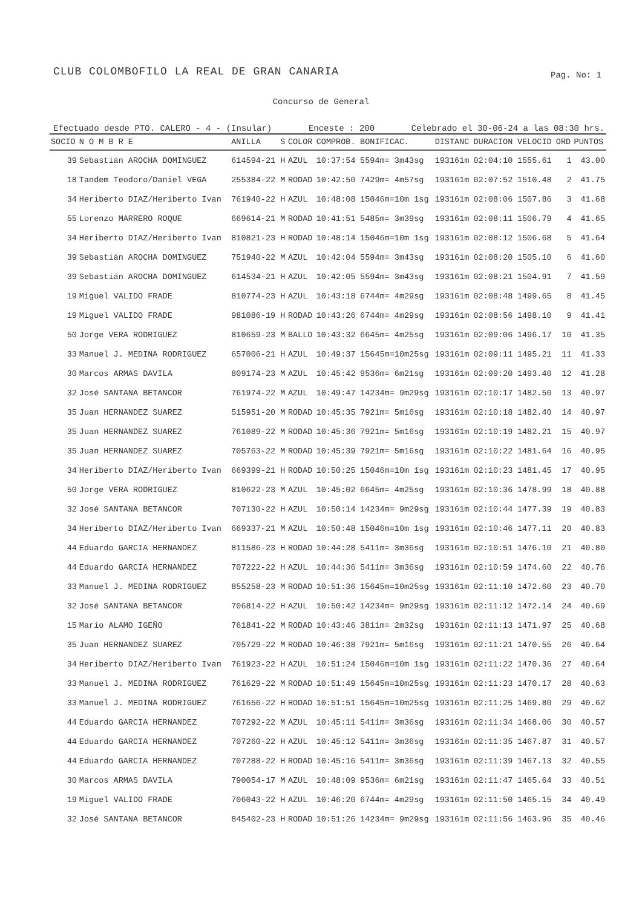CLUB COLOMBOFILO LA REAL DE GRAN CANARIA
Pag. No: 1
Concurso de General
Efectuado desde PTO. CALERO - 4 - (Insular) Enceste : 200 Celebrado el 30-06-24 a las 08:30 hrs.
| SOCIO | N O M B R E | ANILLA | S | COLOR | COMPROB. | BONIFICAC. | DISTANC | DURACION | VELOCID | ORD | PUNTOS |
| --- | --- | --- | --- | --- | --- | --- | --- | --- | --- | --- | --- |
| 39 | Sebastián AROCHA DOMINGUEZ | 614594-21 | H | AZUL | 10:37:54 | 5594m= 3m43sg | 193161m | 02:04:10 | 1555.61 | 1 | 43.00 |
| 18 | Tandem Teodoro/Daniel VEGA | 255384-22 | M | RODAD | 10:42:50 | 7429m= 4m57sg | 193161m | 02:07:52 | 1510.48 | 2 | 41.75 |
| 34 | Heriberto DIAZ/Heriberto Ivan | 761940-22 | H | AZUL | 10:48:08 | 15046m=10m 1sg | 193161m | 02:08:06 | 1507.86 | 3 | 41.68 |
| 55 | Lorenzo MARRERO ROQUE | 669614-21 | M | RODAD | 10:41:51 | 5485m= 3m39sg | 193161m | 02:08:11 | 1506.79 | 4 | 41.65 |
| 34 | Heriberto DIAZ/Heriberto Ivan | 810821-23 | H | RODAD | 10:48:14 | 15046m=10m 1sg | 193161m | 02:08:12 | 1506.68 | 5 | 41.64 |
| 39 | Sebastián AROCHA DOMINGUEZ | 751940-22 | M | AZUL | 10:42:04 | 5594m= 3m43sg | 193161m | 02:08:20 | 1505.10 | 6 | 41.60 |
| 39 | Sebastián AROCHA DOMINGUEZ | 614534-21 | H | AZUL | 10:42:05 | 5594m= 3m43sg | 193161m | 02:08:21 | 1504.91 | 7 | 41.59 |
| 19 | Miguel VALIDO FRADE | 810774-23 | H | AZUL | 10:43:18 | 6744m= 4m29sg | 193161m | 02:08:48 | 1499.65 | 8 | 41.45 |
| 19 | Miguel VALIDO FRADE | 981086-19 | H | RODAD | 10:43:26 | 6744m= 4m29sg | 193161m | 02:08:56 | 1498.10 | 9 | 41.41 |
| 50 | Jorge VERA RODRIGUEZ | 810659-23 | M | BALLO | 10:43:32 | 6645m= 4m25sg | 193161m | 02:09:06 | 1496.17 | 10 | 41.35 |
| 33 | Manuel J. MEDINA RODRIGUEZ | 657006-21 | H | AZUL | 10:49:37 | 15645m=10m25sg | 193161m | 02:09:11 | 1495.21 | 11 | 41.33 |
| 30 | Marcos ARMAS DAVILA | 809174-23 | M | AZUL | 10:45:42 | 9536m= 6m21sg | 193161m | 02:09:20 | 1493.40 | 12 | 41.28 |
| 32 | José SANTANA BETANCOR | 761974-22 | M | AZUL | 10:49:47 | 14234m= 9m29sg | 193161m | 02:10:17 | 1482.50 | 13 | 40.97 |
| 35 | Juan HERNANDEZ SUAREZ | 515951-20 | M | RODAD | 10:45:35 | 7921m= 5m16sg | 193161m | 02:10:18 | 1482.40 | 14 | 40.97 |
| 35 | Juan HERNANDEZ SUAREZ | 761089-22 | M | RODAD | 10:45:36 | 7921m= 5m16sg | 193161m | 02:10:19 | 1482.21 | 15 | 40.97 |
| 35 | Juan HERNANDEZ SUAREZ | 705763-22 | M | RODAD | 10:45:39 | 7921m= 5m16sg | 193161m | 02:10:22 | 1481.64 | 16 | 40.95 |
| 34 | Heriberto DIAZ/Heriberto Ivan | 669399-21 | H | RODAD | 10:50:25 | 15046m=10m 1sg | 193161m | 02:10:23 | 1481.45 | 17 | 40.95 |
| 50 | Jorge VERA RODRIGUEZ | 810622-23 | M | AZUL | 10:45:02 | 6645m= 4m25sg | 193161m | 02:10:36 | 1478.99 | 18 | 40.88 |
| 32 | José SANTANA BETANCOR | 707130-22 | H | AZUL | 10:50:14 | 14234m= 9m29sg | 193161m | 02:10:44 | 1477.39 | 19 | 40.83 |
| 34 | Heriberto DIAZ/Heriberto Ivan | 669337-21 | M | AZUL | 10:50:48 | 15046m=10m 1sg | 193161m | 02:10:46 | 1477.11 | 20 | 40.83 |
| 44 | Eduardo GARCIA HERNANDEZ | 811586-23 | H | RODAD | 10:44:28 | 5411m= 3m36sg | 193161m | 02:10:51 | 1476.10 | 21 | 40.80 |
| 44 | Eduardo GARCIA HERNANDEZ | 707222-22 | H | AZUL | 10:44:36 | 5411m= 3m36sg | 193161m | 02:10:59 | 1474.60 | 22 | 40.76 |
| 33 | Manuel J. MEDINA RODRIGUEZ | 855258-23 | M | RODAD | 10:51:36 | 15645m=10m25sg | 193161m | 02:11:10 | 1472.60 | 23 | 40.70 |
| 32 | José SANTANA BETANCOR | 706814-22 | H | AZUL | 10:50:42 | 14234m= 9m29sg | 193161m | 02:11:12 | 1472.14 | 24 | 40.69 |
| 15 | Mario ALAMO IGEÑO | 761841-22 | M | RODAD | 10:43:46 | 3811m= 2m32sg | 193161m | 02:11:13 | 1471.97 | 25 | 40.68 |
| 35 | Juan HERNANDEZ SUAREZ | 705729-22 | M | RODAD | 10:46:38 | 7921m= 5m16sg | 193161m | 02:11:21 | 1470.55 | 26 | 40.64 |
| 34 | Heriberto DIAZ/Heriberto Ivan | 761923-22 | H | AZUL | 10:51:24 | 15046m=10m 1sg | 193161m | 02:11:22 | 1470.36 | 27 | 40.64 |
| 33 | Manuel J. MEDINA RODRIGUEZ | 761629-22 | M | RODAD | 10:51:49 | 15645m=10m25sg | 193161m | 02:11:23 | 1470.17 | 28 | 40.63 |
| 33 | Manuel J. MEDINA RODRIGUEZ | 761656-22 | H | RODAD | 10:51:51 | 15645m=10m25sg | 193161m | 02:11:25 | 1469.80 | 29 | 40.62 |
| 44 | Eduardo GARCIA HERNANDEZ | 707292-22 | M | AZUL | 10:45:11 | 5411m= 3m36sg | 193161m | 02:11:34 | 1468.06 | 30 | 40.57 |
| 44 | Eduardo GARCIA HERNANDEZ | 707260-22 | H | AZUL | 10:45:12 | 5411m= 3m36sg | 193161m | 02:11:35 | 1467.87 | 31 | 40.57 |
| 44 | Eduardo GARCIA HERNANDEZ | 707288-22 | H | RODAD | 10:45:16 | 5411m= 3m36sg | 193161m | 02:11:39 | 1467.13 | 32 | 40.55 |
| 30 | Marcos ARMAS DAVILA | 790054-17 | M | AZUL | 10:48:09 | 9536m= 6m21sg | 193161m | 02:11:47 | 1465.64 | 33 | 40.51 |
| 19 | Miguel VALIDO FRADE | 706043-22 | H | AZUL | 10:46:20 | 6744m= 4m29sg | 193161m | 02:11:50 | 1465.15 | 34 | 40.49 |
| 32 | José SANTANA BETANCOR | 845402-23 | H | RODAD | 10:51:26 | 14234m= 9m29sg | 193161m | 02:11:56 | 1463.96 | 35 | 40.46 |